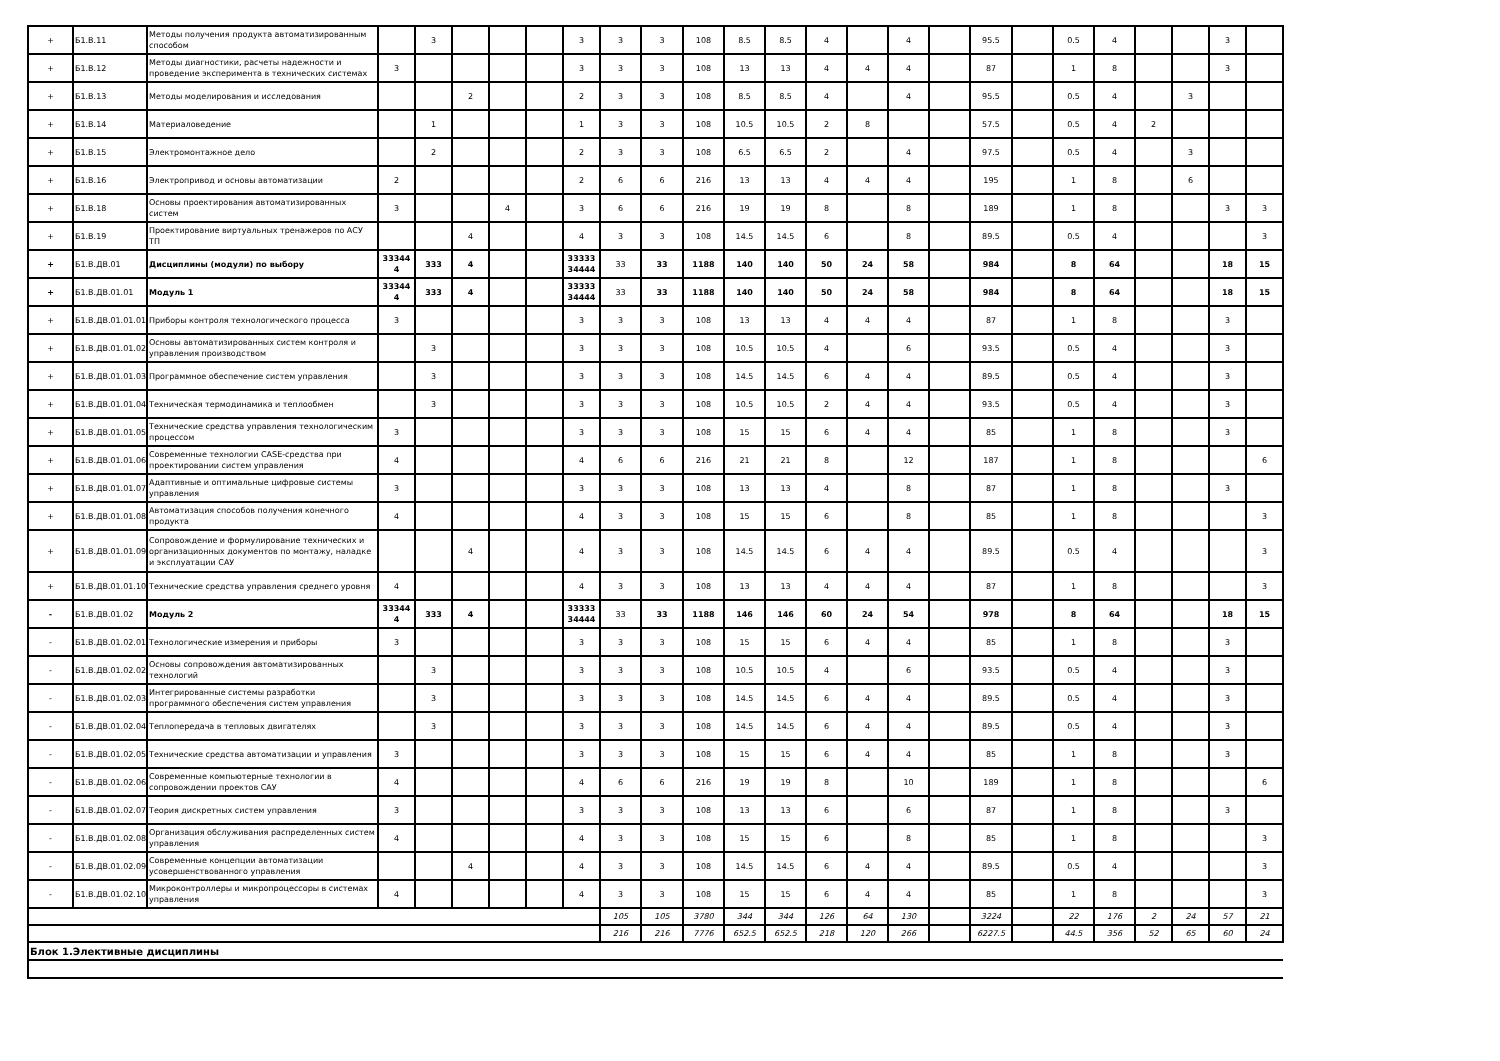| + | Б1.В.11 | Методы получения продукта автоматизированным способом | | 3 | | | | 3 | 3 | 3 | 108 | 8.5 | 8.5 | 4 | | 4 | | 95.5 | | 0.5 | 4 | | | 3 | |
| + | Б1.В.12 | Методы диагностики, расчеты надежности и проведение эксперимента в технических системах | 3 | | | | | 3 | 3 | 3 | 108 | 13 | 13 | 4 | 4 | 4 | | 87 | | 1 | 8 | | | 3 | |
| + | Б1.В.13 | Методы моделирования и исследования | | | 2 | | | 2 | 3 | 3 | 108 | 8.5 | 8.5 | 4 | | 4 | | 95.5 | | 0.5 | 4 | | 3 | | |
| + | Б1.В.14 | Материаловедение | | 1 | | | | 1 | 3 | 3 | 108 | 10.5 | 10.5 | 2 | 8 | | | 57.5 | | 0.5 | 4 | 2 | | | |
| + | Б1.В.15 | Электромонтажное дело | | 2 | | | | 2 | 3 | 3 | 108 | 6.5 | 6.5 | 2 | | 4 | | 97.5 | | 0.5 | 4 | | 3 | | |
| + | Б1.В.16 | Электропривод и основы автоматизации | 2 | | | | | 2 | 6 | 6 | 216 | 13 | 13 | 4 | 4 | 4 | | 195 | | 1 | 8 | | 6 | | |
| + | Б1.В.18 | Основы проектирования автоматизированных систем | 3 | | | 4 | | 3 | 6 | 6 | 216 | 19 | 19 | 8 | | 8 | | 189 | | 1 | 8 | | | 3 | 3 |
| + | Б1.В.19 | Проектирование виртуальных тренажеров по АСУ ТП | | | 4 | | | 4 | 3 | 3 | 108 | 14.5 | 14.5 | 6 | | 8 | | 89.5 | | 0.5 | 4 | | | | 3 |
| + | Б1.В.ДВ.01 | Дисциплины (модули) по выбору | 33344 4 | 333 | 4 | | | 33333 34444 | 33 | 33 | 1188 | 140 | 140 | 50 | 24 | 58 | | 984 | | 8 | 64 | | | 18 | 15 |
| + | Б1.В.ДВ.01.01 | Модуль 1 | 33344 4 | 333 | 4 | | | 33333 34444 | 33 | 33 | 1188 | 140 | 140 | 50 | 24 | 58 | | 984 | | 8 | 64 | | | 18 | 15 |
| + | Б1.В.ДВ.01.01.01 | Приборы контроля технологического процесса | 3 | | | | | 3 | 3 | 3 | 108 | 13 | 13 | 4 | 4 | 4 | | 87 | | 1 | 8 | | | 3 | |
| + | Б1.В.ДВ.01.01.02 | Основы автоматизированных систем контроля и управления производством | | 3 | | | | 3 | 3 | 3 | 108 | 10.5 | 10.5 | 4 | | 6 | | 93.5 | | 0.5 | 4 | | | 3 | |
| + | Б1.В.ДВ.01.01.03 | Программное обеспечение систем управления | | 3 | | | | 3 | 3 | 3 | 108 | 14.5 | 14.5 | 6 | 4 | 4 | | 89.5 | | 0.5 | 4 | | | 3 | |
| + | Б1.В.ДВ.01.01.04 | Техническая термодинамика и теплообмен | | 3 | | | | 3 | 3 | 3 | 108 | 10.5 | 10.5 | 2 | 4 | 4 | | 93.5 | | 0.5 | 4 | | | 3 | |
| + | Б1.В.ДВ.01.01.05 | Технические средства управления технологическим процессом | 3 | | | | | 3 | 3 | 3 | 108 | 15 | 15 | 6 | 4 | 4 | | 85 | | 1 | 8 | | | 3 | |
| + | Б1.В.ДВ.01.01.06 | Современные технологии CASE-средства при проектировании систем управления | 4 | | | | | 4 | 6 | 6 | 216 | 21 | 21 | 8 | | 12 | | 187 | | 1 | 8 | | | | 6 |
| + | Б1.В.ДВ.01.01.07 | Адаптивные и оптимальные цифровые системы управления | 3 | | | | | 3 | 3 | 3 | 108 | 13 | 13 | 4 | | 8 | | 87 | | 1 | 8 | | | 3 | |
| + | Б1.В.ДВ.01.01.08 | Автоматизация способов получения конечного продукта | 4 | | | | | 4 | 3 | 3 | 108 | 15 | 15 | 6 | | 8 | | 85 | | 1 | 8 | | | | 3 |
| + | Б1.В.ДВ.01.01.09 | Сопровождение и формулирование технических и организационных документов по монтажу, наладке и эксплуатации САУ | | | 4 | | | 4 | 3 | 3 | 108 | 14.5 | 14.5 | 6 | 4 | 4 | | 89.5 | | 0.5 | 4 | | | | 3 |
| + | Б1.В.ДВ.01.01.10 | Технические средства управления среднего уровня | 4 | | | | | 4 | 3 | 3 | 108 | 13 | 13 | 4 | 4 | 4 | | 87 | | 1 | 8 | | | | 3 |
| - | Б1.В.ДВ.01.02 | Модуль 2 | 33344 4 | 333 | 4 | | | 33333 34444 | 33 | 33 | 1188 | 146 | 146 | 60 | 24 | 54 | | 978 | | 8 | 64 | | | 18 | 15 |
| - | Б1.В.ДВ.01.02.01 | Технологические измерения и приборы | 3 | | | | | 3 | 3 | 3 | 108 | 15 | 15 | 6 | 4 | 4 | | 85 | | 1 | 8 | | | 3 | |
| - | Б1.В.ДВ.01.02.02 | Основы сопровождения автоматизированных технологий | | 3 | | | | 3 | 3 | 3 | 108 | 10.5 | 10.5 | 4 | | 6 | | 93.5 | | 0.5 | 4 | | | 3 | |
| - | Б1.В.ДВ.01.02.03 | Интегрированные системы разработки программного обеспечения систем управления | | 3 | | | | 3 | 3 | 3 | 108 | 14.5 | 14.5 | 6 | 4 | 4 | | 89.5 | | 0.5 | 4 | | | 3 | |
| - | Б1.В.ДВ.01.02.04 | Теплопередача в тепловых двигателях | | 3 | | | | 3 | 3 | 3 | 108 | 14.5 | 14.5 | 6 | 4 | 4 | | 89.5 | | 0.5 | 4 | | | 3 | |
| - | Б1.В.ДВ.01.02.05 | Технические средства автоматизации и управления | 3 | | | | | 3 | 3 | 3 | 108 | 15 | 15 | 6 | 4 | 4 | | 85 | | 1 | 8 | | | 3 | |
| - | Б1.В.ДВ.01.02.06 | Современные компьютерные технологии в сопровождении проектов САУ | 4 | | | | | 4 | 6 | 6 | 216 | 19 | 19 | 8 | | 10 | | 189 | | 1 | 8 | | | | 6 |
| - | Б1.В.ДВ.01.02.07 | Теория дискретных систем управления | 3 | | | | | 3 | 3 | 3 | 108 | 13 | 13 | 6 | | 6 | | 87 | | 1 | 8 | | | 3 | |
| - | Б1.В.ДВ.01.02.08 | Организация обслуживания распределенных систем управления | 4 | | | | | 4 | 3 | 3 | 108 | 15 | 15 | 6 | | 8 | | 85 | | 1 | 8 | | | | 3 |
| - | Б1.В.ДВ.01.02.09 | Современные концепции автоматизации усовершенствованного управления | | | 4 | | | 4 | 3 | 3 | 108 | 14.5 | 14.5 | 6 | 4 | 4 | | 89.5 | | 0.5 | 4 | | | | 3 |
| - | Б1.В.ДВ.01.02.10 | Микроконтроллеры и микропроцессоры в системах управления | 4 | | | | | 4 | 3 | 3 | 108 | 15 | 15 | 6 | 4 | 4 | | 85 | | 1 | 8 | | | | 3 |
| | | | | | | | | | 105 | 105 | 3780 | 344 | 344 | 126 | 64 | 130 | | 3224 | | 22 | 176 | 2 | 24 | 57 | 21 |
| | | | | | | | | | 216 | 216 | 7776 | 652.5 | 652.5 | 218 | 120 | 266 | | 6227.5 | | 44.5 | 356 | 52 | 65 | 60 | 24 |
| Блок 1.Элективные дисциплины | | | | | | | | | | | | | | | | | | | | | | | | | |